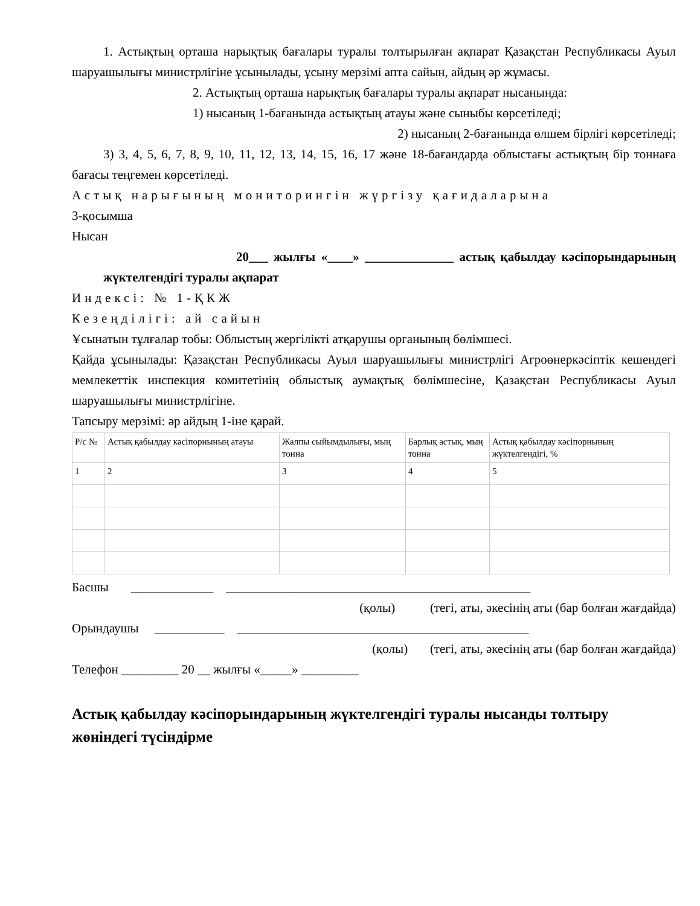1. Астықтың орташа нарықтық бағалары туралы толтырылған ақпарат Қазақстан Республикасы Ауыл шаруашылығы министрлігіне ұсынылады, ұсыну мерзімі апта сайын, айдың әр жұмасы.
2. Астықтың орташа нарықтық бағалары туралы ақпарат нысанында:
1) нысаның 1-бағанында астықтың атауы және сыныбы көрсетіледі;
2) нысаның 2-бағанында өлшем бірлігі көрсетіледі;
3) 3, 4, 5, 6, 7, 8, 9, 10, 11, 12, 13, 14, 15, 16, 17 және 18-бағандарда облыстағы астықтың бір тоннаға бағасы теңгемен көрсетіледі.
Астық нарығының мониторингін жүргізу қағидаларына
3-қосымша
Нысан
20___ жылғы «____» ______________ астық қабылдау кәсіпорындарының жүктелгендігі туралы ақпарат
Индексі: № 1-ҚКЖ
Кезеңділігі: ай сайын
Ұсынатын тұлғалар тобы: Облыстың жергілікті атқарушы органының бөлімшесі.
Қайда ұсынылады: Қазақстан Республикасы Ауыл шаруашылығы министрлігі Агроөнеркәсіптік кешендегі мемлекеттік инспекция комитетінің облыстық аумақтық бөлімшесіне, Қазақстан Республикасы Ауыл шаруашылығы министрлігіне.
Тапсыру мерзімі: әр айдың 1-іне қарай.
| Р/с № | Астық қабылдау кәсіпорнының атауы | Жалпы сыйымдылығы, мың тонна | Барлық астық, мың тонна | Астық қабылдау кәсіпорнының жүктелгендігі, % |
| 1 | 2 | 3 | 4 | 5 |
Басшы _____________ ________________________________________________
(қолы) (тегі, аты, әкесінің аты (бар болған жағдайда)
Орындаушы ___________ ______________________________________________
(қолы) (тегі, аты, әкесінің аты (бар болған жағдайда)
Телефон _________ 20 __ жылғы «_____» _________
Астық қабылдау кәсіпорындарының жүктелгендігі туралы нысанды толтыру жөніндегі түсіндірме